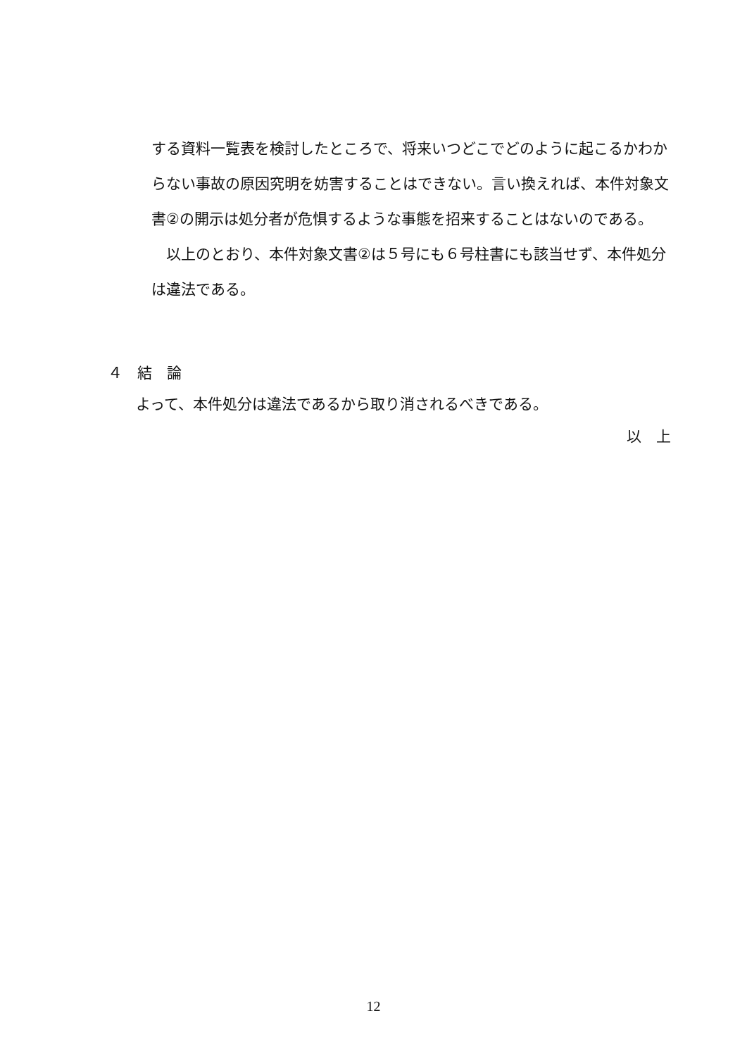する資料一覧表を検討したところで、将来いつどこでどのように起こるかわからない事故の原因究明を妨害することはできない。言い換えれば、本件対象文書②の開示は処分者が危惧するような事態を招来することはないのである。
　以上のとおり、本件対象文書②は５号にも６号柱書にも該当せず、本件処分は違法である。
４　結　論
よって、本件処分は違法であるから取り消されるべきである。
以　上
12